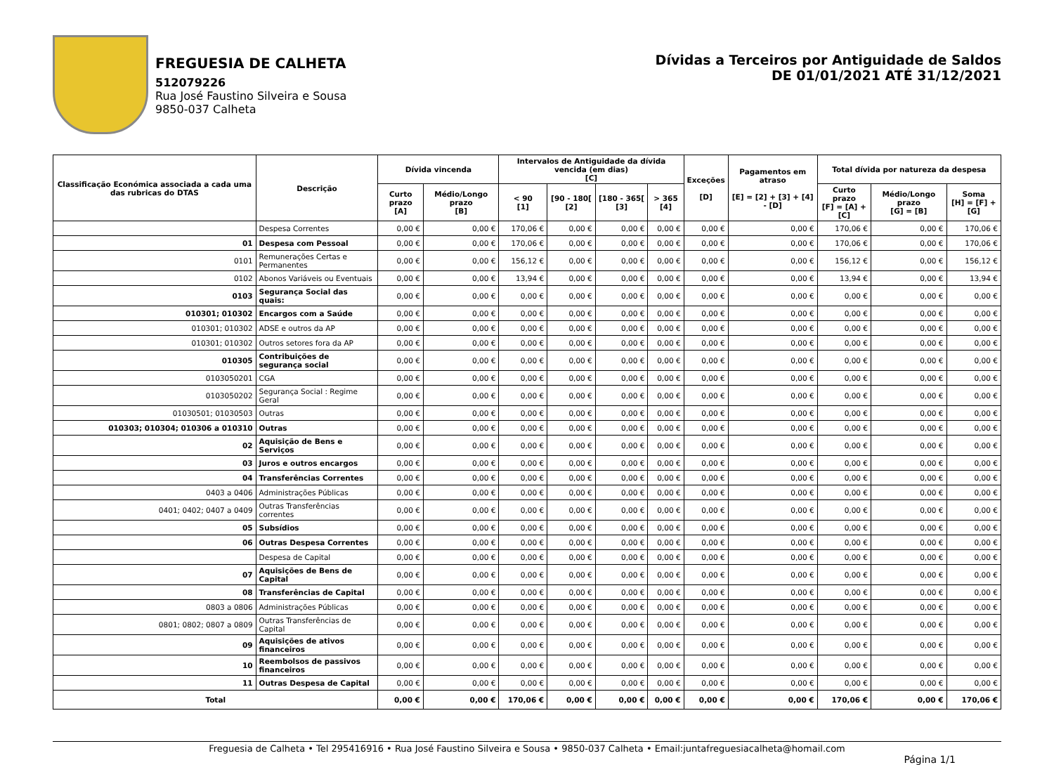FREGUESIA DE CALHETA
512079226
Rua José Faustino Silveira e Sousa
9850-037 Calheta
Dívidas a Terceiros por Antiguidade de Saldos
DE 01/01/2021 ATÉ 31/12/2021
| Classificação Económica associada a cada uma das rubricas do DTAS | Descrição | Dívida vincenda | | Intervalos de Antiguidade da dívida vencida (em dias) [C] | | | | Exceções [D] | Pagamentos em atraso [E] = [2] + [3] + [4] - [D] | Total dívida por natureza da despesa | | |
| --- | --- | --- | --- | --- | --- | --- | --- | --- | --- | --- | --- | --- |
| | | Curto prazo [A] | Médio/Longo prazo [B] | < 90 [1] | [90 - 180[ [2] | [180 - 365[ [3] | > 365 [4] | | | Curto prazo [F] = [A] + [C] | Médio/Longo prazo [G] = [B] | Soma [H] = [F] + [G] |
| | Despesa Correntes | 0,00 € | 0,00 € | 170,06 € | 0,00 € | 0,00 € | 0,00 € | 0,00 € | 0,00 € | 170,06 € | 0,00 € | 170,06 € |
| 01 | Despesa com Pessoal | 0,00 € | 0,00 € | 170,06 € | 0,00 € | 0,00 € | 0,00 € | 0,00 € | 0,00 € | 170,06 € | 0,00 € | 170,06 € |
| 0101 | Remunerações Certas e Permanentes | 0,00 € | 0,00 € | 156,12 € | 0,00 € | 0,00 € | 0,00 € | 0,00 € | 0,00 € | 156,12 € | 0,00 € | 156,12 € |
| 0102 | Abonos Variáveis ou Eventuais | 0,00 € | 0,00 € | 13,94 € | 0,00 € | 0,00 € | 0,00 € | 0,00 € | 0,00 € | 13,94 € | 0,00 € | 13,94 € |
| 0103 | Segurança Social das quais: | 0,00 € | 0,00 € | 0,00 € | 0,00 € | 0,00 € | 0,00 € | 0,00 € | 0,00 € | 0,00 € | 0,00 € | 0,00 € |
| 010301; 010302 | Encargos com a Saúde | 0,00 € | 0,00 € | 0,00 € | 0,00 € | 0,00 € | 0,00 € | 0,00 € | 0,00 € | 0,00 € | 0,00 € | 0,00 € |
| 010301; 010302 | ADSE e outros da AP | 0,00 € | 0,00 € | 0,00 € | 0,00 € | 0,00 € | 0,00 € | 0,00 € | 0,00 € | 0,00 € | 0,00 € | 0,00 € |
| 010301; 010302 | Outros setores fora da AP | 0,00 € | 0,00 € | 0,00 € | 0,00 € | 0,00 € | 0,00 € | 0,00 € | 0,00 € | 0,00 € | 0,00 € | 0,00 € |
| 010305 | Contribuições de segurança social | 0,00 € | 0,00 € | 0,00 € | 0,00 € | 0,00 € | 0,00 € | 0,00 € | 0,00 € | 0,00 € | 0,00 € | 0,00 € |
| 0103050201 | CGA | 0,00 € | 0,00 € | 0,00 € | 0,00 € | 0,00 € | 0,00 € | 0,00 € | 0,00 € | 0,00 € | 0,00 € | 0,00 € |
| 0103050202 | Segurança Social : Regime Geral | 0,00 € | 0,00 € | 0,00 € | 0,00 € | 0,00 € | 0,00 € | 0,00 € | 0,00 € | 0,00 € | 0,00 € | 0,00 € |
| 01030501; 01030503 | Outras | 0,00 € | 0,00 € | 0,00 € | 0,00 € | 0,00 € | 0,00 € | 0,00 € | 0,00 € | 0,00 € | 0,00 € | 0,00 € |
| 010303; 010304; 010306 a 010310 | Outras | 0,00 € | 0,00 € | 0,00 € | 0,00 € | 0,00 € | 0,00 € | 0,00 € | 0,00 € | 0,00 € | 0,00 € | 0,00 € |
| 02 | Aquisição de Bens e Serviços | 0,00 € | 0,00 € | 0,00 € | 0,00 € | 0,00 € | 0,00 € | 0,00 € | 0,00 € | 0,00 € | 0,00 € | 0,00 € |
| 03 | Juros e outros encargos | 0,00 € | 0,00 € | 0,00 € | 0,00 € | 0,00 € | 0,00 € | 0,00 € | 0,00 € | 0,00 € | 0,00 € | 0,00 € |
| 04 | Transferências Correntes | 0,00 € | 0,00 € | 0,00 € | 0,00 € | 0,00 € | 0,00 € | 0,00 € | 0,00 € | 0,00 € | 0,00 € | 0,00 € |
| 0403 a 0406 | Administrações Públicas | 0,00 € | 0,00 € | 0,00 € | 0,00 € | 0,00 € | 0,00 € | 0,00 € | 0,00 € | 0,00 € | 0,00 € | 0,00 € |
| 0401; 0402; 0407 a 0409 | Outras Transferências correntes | 0,00 € | 0,00 € | 0,00 € | 0,00 € | 0,00 € | 0,00 € | 0,00 € | 0,00 € | 0,00 € | 0,00 € | 0,00 € |
| 05 | Subsídios | 0,00 € | 0,00 € | 0,00 € | 0,00 € | 0,00 € | 0,00 € | 0,00 € | 0,00 € | 0,00 € | 0,00 € | 0,00 € |
| 06 | Outras Despesa Correntes | 0,00 € | 0,00 € | 0,00 € | 0,00 € | 0,00 € | 0,00 € | 0,00 € | 0,00 € | 0,00 € | 0,00 € | 0,00 € |
| | Despesa de Capital | 0,00 € | 0,00 € | 0,00 € | 0,00 € | 0,00 € | 0,00 € | 0,00 € | 0,00 € | 0,00 € | 0,00 € | 0,00 € |
| 07 | Aquisições de Bens de Capital | 0,00 € | 0,00 € | 0,00 € | 0,00 € | 0,00 € | 0,00 € | 0,00 € | 0,00 € | 0,00 € | 0,00 € | 0,00 € |
| 08 | Transferências de Capital | 0,00 € | 0,00 € | 0,00 € | 0,00 € | 0,00 € | 0,00 € | 0,00 € | 0,00 € | 0,00 € | 0,00 € | 0,00 € |
| 0803 a 0806 | Administrações Públicas | 0,00 € | 0,00 € | 0,00 € | 0,00 € | 0,00 € | 0,00 € | 0,00 € | 0,00 € | 0,00 € | 0,00 € | 0,00 € |
| 0801; 0802; 0807 a 0809 | Outras Transferências de Capital | 0,00 € | 0,00 € | 0,00 € | 0,00 € | 0,00 € | 0,00 € | 0,00 € | 0,00 € | 0,00 € | 0,00 € | 0,00 € |
| 09 | Aquisições de ativos financeiros | 0,00 € | 0,00 € | 0,00 € | 0,00 € | 0,00 € | 0,00 € | 0,00 € | 0,00 € | 0,00 € | 0,00 € | 0,00 € |
| 10 | Reembolsos de passivos financeiros | 0,00 € | 0,00 € | 0,00 € | 0,00 € | 0,00 € | 0,00 € | 0,00 € | 0,00 € | 0,00 € | 0,00 € | 0,00 € |
| 11 | Outras Despesa de Capital | 0,00 € | 0,00 € | 0,00 € | 0,00 € | 0,00 € | 0,00 € | 0,00 € | 0,00 € | 0,00 € | 0,00 € | 0,00 € |
| Total | | 0,00 € | 0,00 € | 170,06 € | 0,00 € | 0,00 € | 0,00 € | 0,00 € | 0,00 € | 170,06 € | 0,00 € | 170,06 € |
Freguesia de Calheta • Tel 295416916 • Rua José Faustino Silveira e Sousa • 9850-037 Calheta • Email:juntafreguesiacalheta@homail.com
Página 1/1